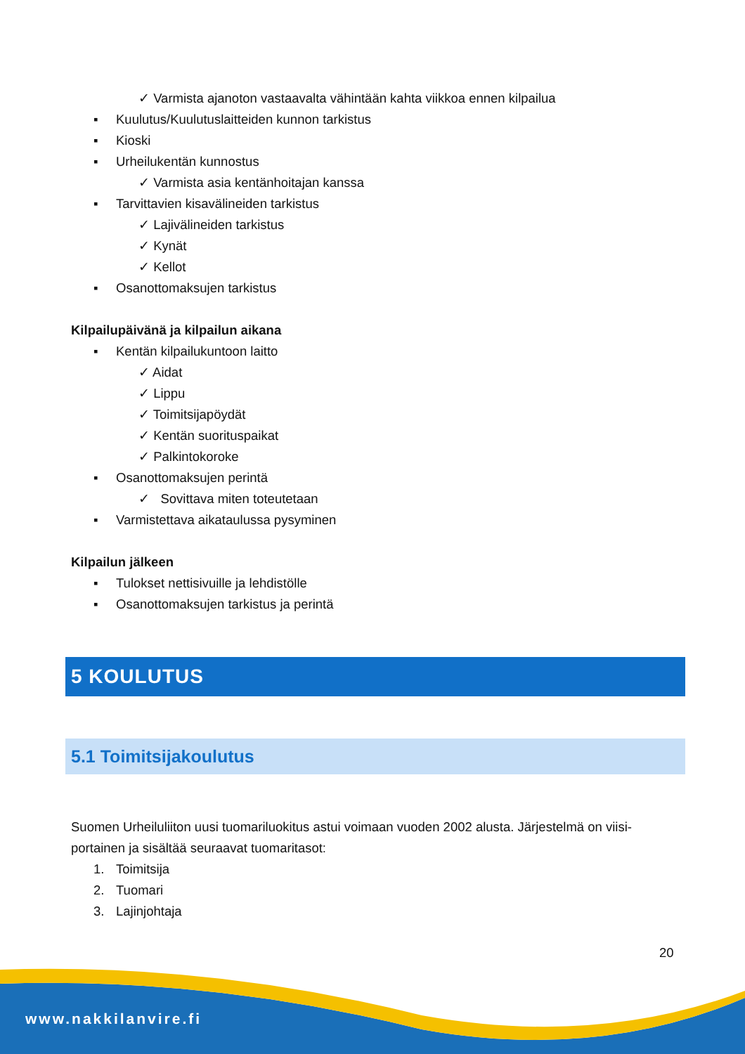✓ Varmista ajanoton vastaavalta vähintään kahta viikkoa ennen kilpailua
▪ Kuulutus/Kuulutuslaitteiden kunnon tarkistus
▪ Kioski
▪ Urheilukentän kunnostus
✓ Varmista asia kentänhoitajan kanssa
▪ Tarvittavien kisavälineiden tarkistus
✓ Lajivälineiden tarkistus
✓ Kynät
✓ Kellot
▪ Osanottomaksujen tarkistus
Kilpailupäivänä ja kilpailun aikana
▪ Kentän kilpailukuntoon laitto
✓ Aidat
✓ Lippu
✓ Toimitsijapöydät
✓ Kentän suorituspaikat
✓ Palkintokoroke
▪ Osanottomaksujen perintä
✓ Sovittava miten toteutetaan
▪ Varmistettava aikataulussa pysyminen
Kilpailun jälkeen
▪ Tulokset nettisivuille ja lehdistölle
▪ Osanottomaksujen tarkistus ja perintä
5 KOULUTUS
5.1 Toimitsijakoulutus
Suomen Urheiluliiton uusi tuomariluokitus astui voimaan vuoden 2002 alusta. Järjestelmä on viisi-portainen ja sisältää seuraavat tuomaritasot:
1. Toimitsija
2. Tuomari
3. Lajinjohtaja
20
www.nakkilanvire.fi